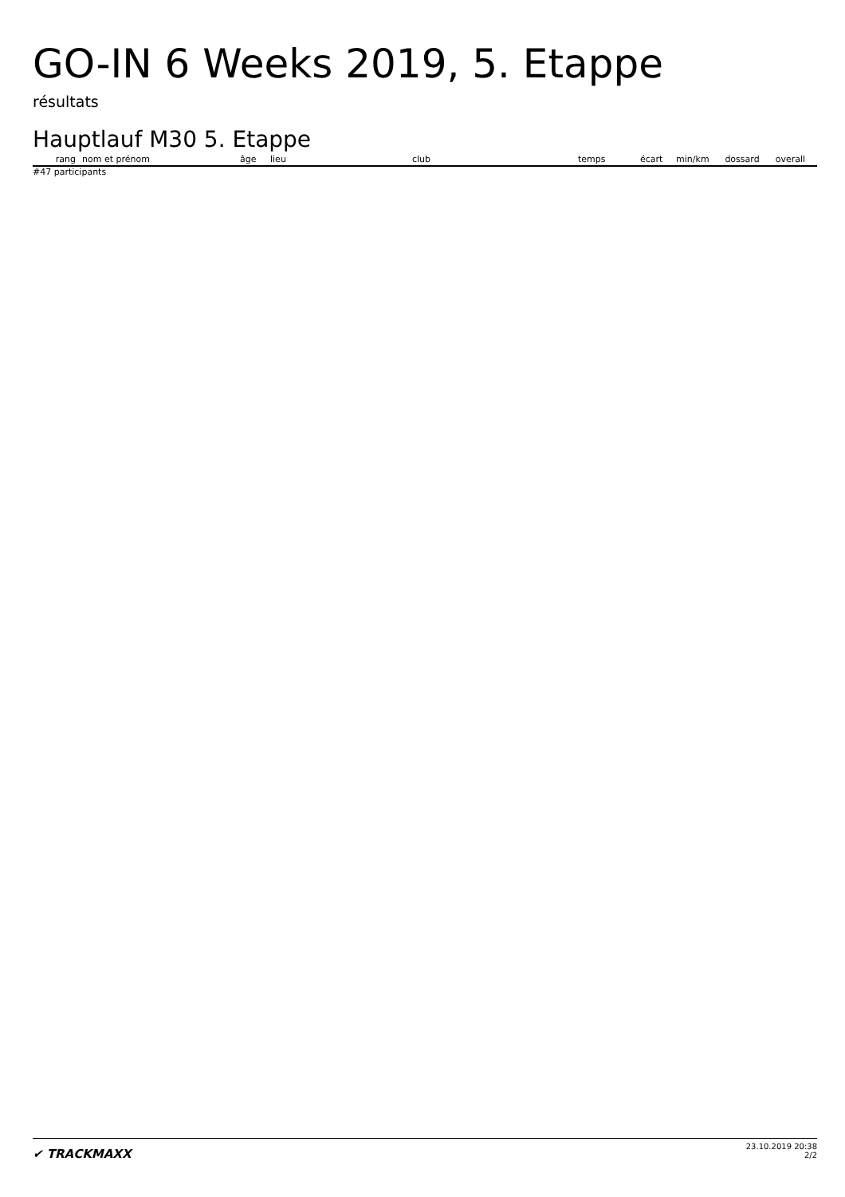GO-IN 6 Weeks 2019, 5. Etappe
résultats
Hauptlauf M30 5. Etappe
| rang | nom et prénom | âge | lieu | club | temps | écart | min/km | dossard | overall |
| --- | --- | --- | --- | --- | --- | --- | --- | --- | --- |
#47 participants
✔ TRACKMAXX
23.10.2019 20:38
2/2